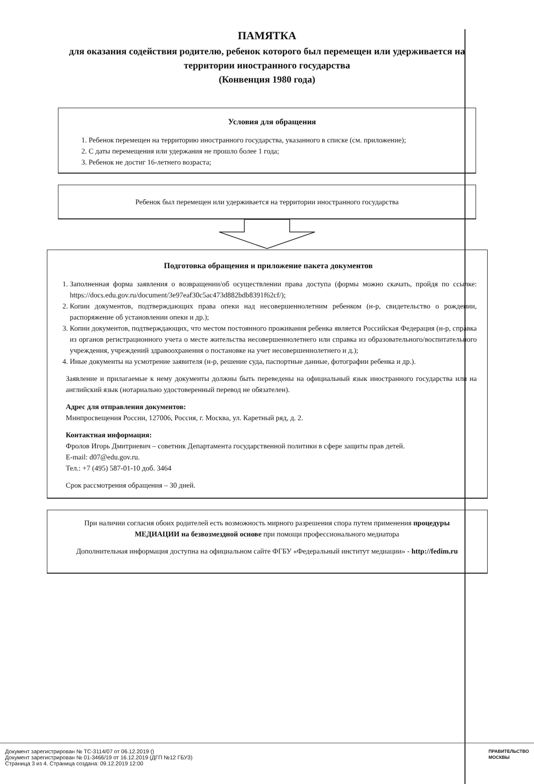ПАМЯТКА
для оказания содействия родителю, ребенок которого был перемещен или удерживается на территории иностранного государства
(Конвенция 1980 года)
Условия для обращения
1. Ребенок перемещен на территорию иностранного государства, указанного в списке (см. приложение);
2. С даты перемещения или удержания не прошло более 1 года;
3. Ребенок не достиг 16-летнего возраста;
Ребенок был перемещен или удерживается на территории иностранного государства
Подготовка обращения и приложение пакета документов
1. Заполненная форма заявления о возвращении/об осуществлении права доступа (формы можно скачать, пройдя по ссылке: https://docs.edu.gov.ru/document/3e97eaf30c5ac473d882bdb8391f62cf/);
2. Копии документов, подтверждающих права опеки над несовершеннолетним ребенком (н-р, свидетельство о рождении, распоряжение об установлении опеки и др.);
3. Копии документов, подтверждающих, что местом постоянного проживания ребенка является Российская Федерация (н-р, справка из органов регистрационного учета о месте жительства несовершеннолетнего или справка из образовательного/воспитательного учреждения, учреждений здравоохранения о постановке на учет несовершеннолетнего и д.);
4. Иные документы на усмотрение заявителя (н-р, решение суда, паспортные данные, фотографии ребенка и др.).
Заявление и прилагаемые к нему документы должны быть переведены на официальный язык иностранного государства или на английский язык (нотариально удостоверенный перевод не обязателен).
Адрес для отправления документов:
Минпросвещения России, 127006, Россия, г. Москва, ул. Каретный ряд, д. 2.
Контактная информация:
Фролов Игорь Дмитриевич – советник Департамента государственной политики в сфере защиты прав детей.
E-mail: d07@edu.gov.ru.
Тел.: +7 (495) 587-01-10 доб. 3464
Срок рассмотрения обращения – 30 дней.
При наличии согласия обоих родителей есть возможность мирного разрешения спора путем применения процедуры МЕДИАЦИИ на безвозмездной основе при помощи профессионального медиатора
Дополнительная информация доступна на официальном сайте ФГБУ «Федеральный институт медиации» - http://fedim.ru
Документ зарегистрирован № ТС-3114/07 от 06.12.2019 ()
Документ зарегистрирован № 01-3466/19 от 16.12.2019 (ДГП №12 ГБУЗ)
Страница 3 из 4. Страница создана: 09.12.2019 12:00
ПРАВИТЕЛЬСТВО
МОСКВЫ